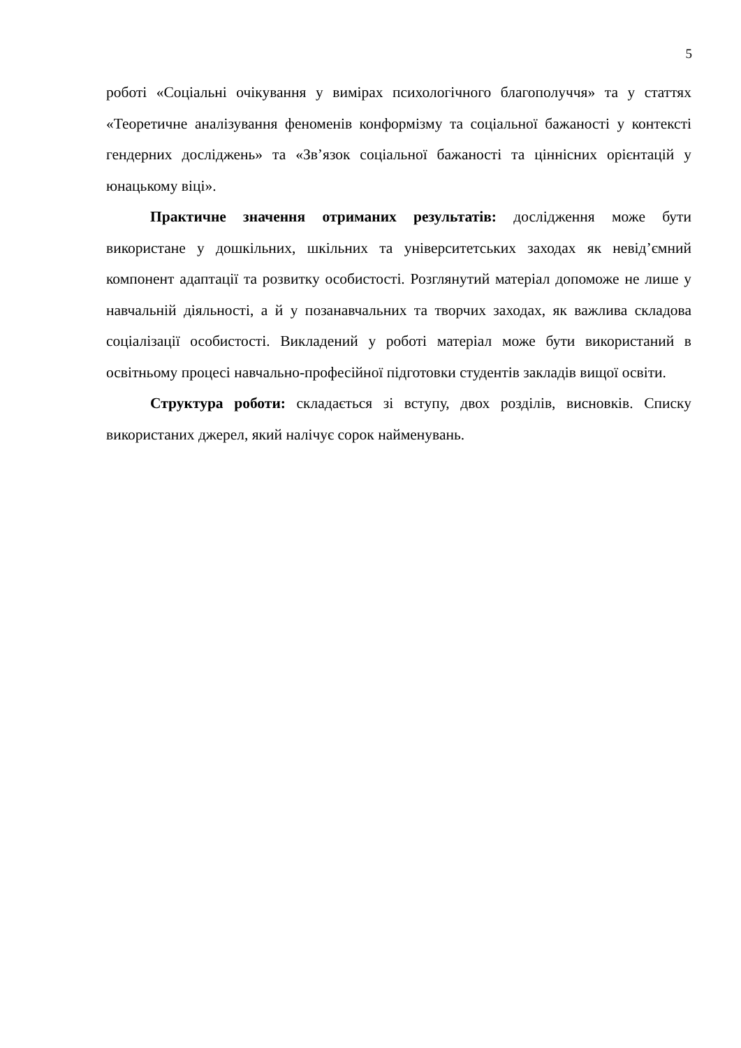5
роботі «Соціальні очікування у вимірах психологічного благополуччя» та у статтях «Теоретичне аналізування феноменів конформізму та соціальної бажаності у контексті гендерних досліджень» та «Зв’язок соціальної бажаності та ціннісних орієнтацій у юнацькому віці».
Практичне значення отриманих результатів: дослідження може бути використане у дошкільних, шкільних та університетських заходах як невід’ємний компонент адаптації та розвитку особистості. Розглянутий матеріал допоможе не лише у навчальній діяльності, а й у позанавчальних та творчих заходах, як важлива складова соціалізації особистості. Викладений у роботі матеріал може бути використаний в освітньому процесі навчально-професійної підготовки студентів закладів вищої освіти.
Структура роботи: складається зі вступу, двох розділів, висновків. Списку використаних джерел, який налічує сорок найменувань.